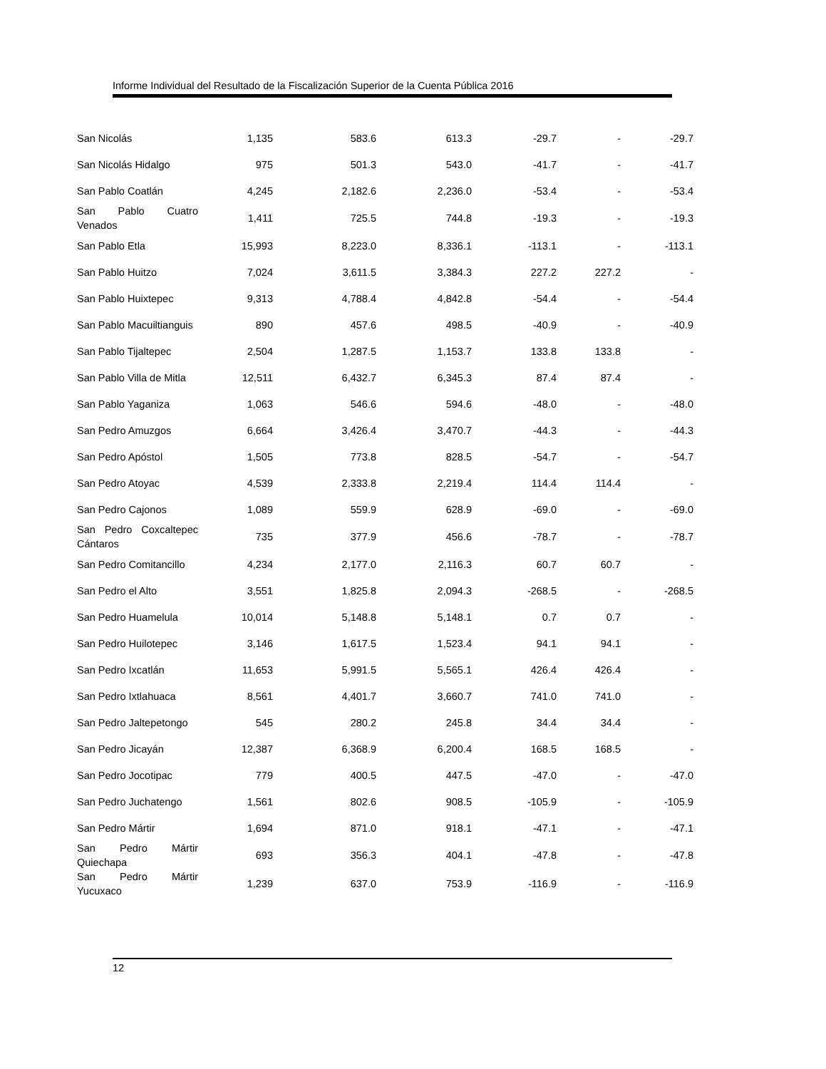Informe Individual del Resultado de la Fiscalización Superior de la Cuenta Pública 2016
| San Nicolás | 1,135 | 583.6 | 613.3 | -29.7 | - | -29.7 |
| San Nicolás Hidalgo | 975 | 501.3 | 543.0 | -41.7 | - | -41.7 |
| San Pablo Coatlán | 4,245 | 2,182.6 | 2,236.0 | -53.4 | - | -53.4 |
| San Pablo Cuatro Venados | 1,411 | 725.5 | 744.8 | -19.3 | - | -19.3 |
| San Pablo Etla | 15,993 | 8,223.0 | 8,336.1 | -113.1 | - | -113.1 |
| San Pablo Huitzo | 7,024 | 3,611.5 | 3,384.3 | 227.2 | 227.2 | - |
| San Pablo Huixtepec | 9,313 | 4,788.4 | 4,842.8 | -54.4 | - | -54.4 |
| San Pablo Macuiltianguis | 890 | 457.6 | 498.5 | -40.9 | - | -40.9 |
| San Pablo Tijaltepec | 2,504 | 1,287.5 | 1,153.7 | 133.8 | 133.8 | - |
| San Pablo Villa de Mitla | 12,511 | 6,432.7 | 6,345.3 | 87.4 | 87.4 | - |
| San Pablo Yaganiza | 1,063 | 546.6 | 594.6 | -48.0 | - | -48.0 |
| San Pedro Amuzgos | 6,664 | 3,426.4 | 3,470.7 | -44.3 | - | -44.3 |
| San Pedro Apóstol | 1,505 | 773.8 | 828.5 | -54.7 | - | -54.7 |
| San Pedro Atoyac | 4,539 | 2,333.8 | 2,219.4 | 114.4 | 114.4 | - |
| San Pedro Cajonos | 1,089 | 559.9 | 628.9 | -69.0 | - | -69.0 |
| San Pedro Coxcaltepec Cántaros | 735 | 377.9 | 456.6 | -78.7 | - | -78.7 |
| San Pedro Comitancillo | 4,234 | 2,177.0 | 2,116.3 | 60.7 | 60.7 | - |
| San Pedro el Alto | 3,551 | 1,825.8 | 2,094.3 | -268.5 | - | -268.5 |
| San Pedro Huamelula | 10,014 | 5,148.8 | 5,148.1 | 0.7 | 0.7 | - |
| San Pedro Huilotepec | 3,146 | 1,617.5 | 1,523.4 | 94.1 | 94.1 | - |
| San Pedro Ixcatlán | 11,653 | 5,991.5 | 5,565.1 | 426.4 | 426.4 | - |
| San Pedro Ixtlahuaca | 8,561 | 4,401.7 | 3,660.7 | 741.0 | 741.0 | - |
| San Pedro Jaltepetongo | 545 | 280.2 | 245.8 | 34.4 | 34.4 | - |
| San Pedro Jicayán | 12,387 | 6,368.9 | 6,200.4 | 168.5 | 168.5 | - |
| San Pedro Jocotipac | 779 | 400.5 | 447.5 | -47.0 | - | -47.0 |
| San Pedro Juchatengo | 1,561 | 802.6 | 908.5 | -105.9 | - | -105.9 |
| San Pedro Mártir | 1,694 | 871.0 | 918.1 | -47.1 | - | -47.1 |
| San Pedro Mártir Quiechapa | 693 | 356.3 | 404.1 | -47.8 | - | -47.8 |
| San Pedro Mártir Yucuxaco | 1,239 | 637.0 | 753.9 | -116.9 | - | -116.9 |
12